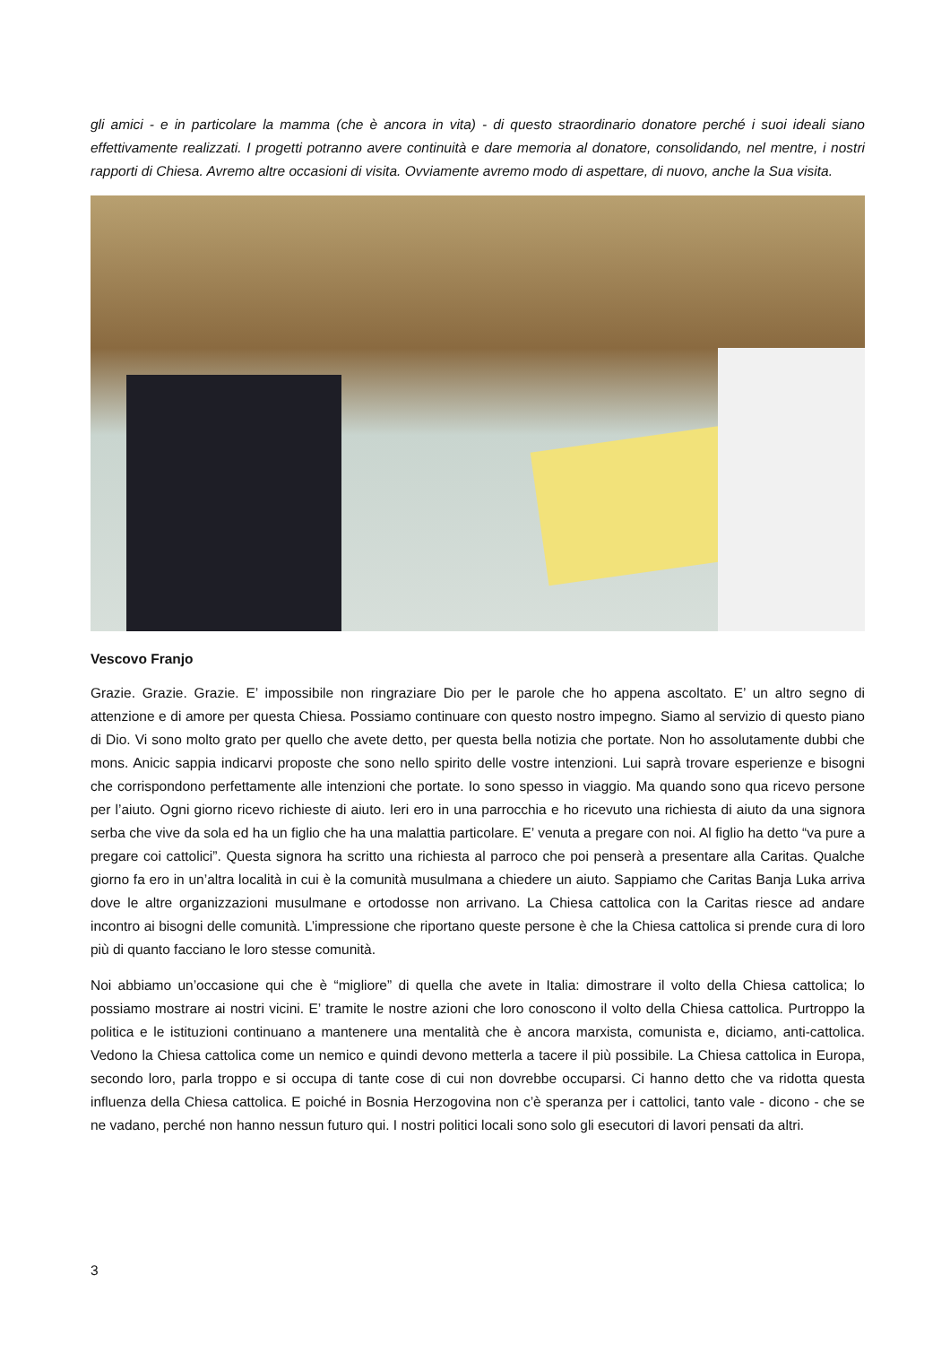gli amici - e in particolare la mamma (che è ancora in vita) - di questo straordinario donatore perché i suoi ideali siano effettivamente realizzati. I progetti potranno avere continuità e dare memoria al donatore, consolidando, nel mentre, i nostri rapporti di Chiesa. Avremo altre occasioni di visita. Ovviamente avremo modo di aspettare, di nuovo, anche la Sua visita.
Vescovo Franjo
Grazie. Grazie. Grazie. E’ impossibile non ringraziare Dio per le parole che ho appena ascoltato. E’ un altro segno di attenzione e di amore per questa Chiesa. Possiamo continuare con questo nostro impegno. Siamo al servizio di questo piano di Dio. Vi sono molto grato per quello che avete detto, per questa bella notizia che portate. Non ho assolutamente dubbi che mons. Anicic sappia indicarvi proposte che sono nello spirito delle vostre intenzioni. Lui saprà trovare esperienze e bisogni che corrispondono perfettamente alle intenzioni che portate. Io sono spesso in viaggio. Ma quando sono qua ricevo persone per l’aiuto. Ogni giorno ricevo richieste di aiuto. Ieri ero in una parrocchia e ho ricevuto una richiesta di aiuto da una signora serba che vive da sola ed ha un figlio che ha una malattia particolare. E’ venuta a pregare con noi. Al figlio ha detto “va pure a pregare coi cattolici”. Questa signora ha scritto una richiesta al parroco che poi penserà a presentare alla Caritas. Qualche giorno fa ero in un’altra località in cui è la comunità musulmana a chiedere un aiuto. Sappiamo che Caritas Banja Luka arriva dove le altre organizzazioni musulmane e ortodosse non arrivano. La Chiesa cattolica con la Caritas riesce ad andare incontro ai bisogni delle comunità. L’impressione che riportano queste persone è che la Chiesa cattolica si prende cura di loro più di quanto facciano le loro stesse comunità.
Noi abbiamo un’occasione qui che è “migliore” di quella che avete in Italia: dimostrare il volto della Chiesa cattolica; lo possiamo mostrare ai nostri vicini. E’ tramite le nostre azioni che loro conoscono il volto della Chiesa cattolica. Purtroppo la politica e le istituzioni continuano a mantenere una mentalità che è ancora marxista, comunista e, diciamo, anti-cattolica. Vedono la Chiesa cattolica come un nemico e quindi devono metterla a tacere il più possibile. La Chiesa cattolica in Europa, secondo loro, parla troppo e si occupa di tante cose di cui non dovrebbe occuparsi. Ci hanno detto che va ridotta questa influenza della Chiesa cattolica. E poiché in Bosnia Herzogovina non c’è speranza per i cattolici, tanto vale - dicono - che se ne vadano, perché non hanno nessun futuro qui. I nostri politici locali sono solo gli esecutori di lavori pensati da altri.
3